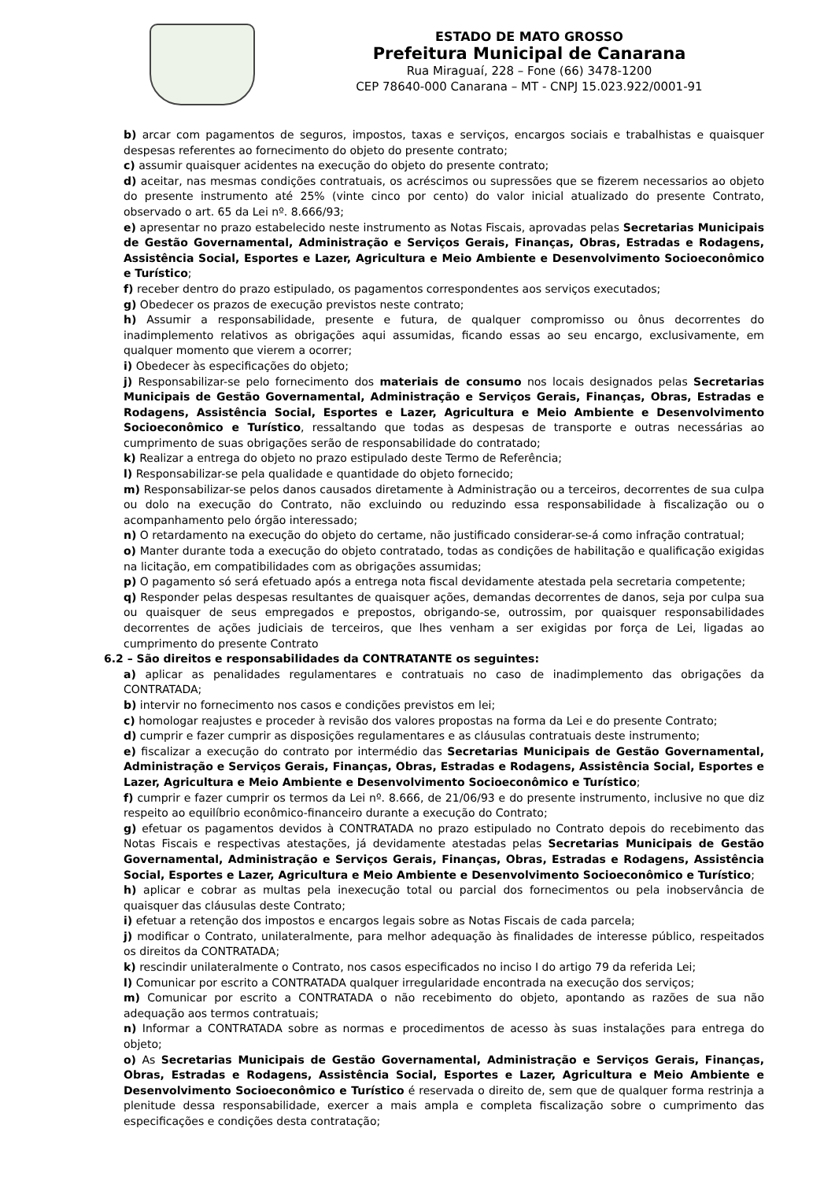ESTADO DE MATO GROSSO
Prefeitura Municipal de Canarana
Rua Miraguaí, 228 – Fone (66) 3478-1200
CEP 78640-000 Canarana – MT - CNPJ 15.023.922/0001-91
b) arcar com pagamentos de seguros, impostos, taxas e serviços, encargos sociais e trabalhistas e quaisquer despesas referentes ao fornecimento do objeto do presente contrato;
c) assumir quaisquer acidentes na execução do objeto do presente contrato;
d) aceitar, nas mesmas condições contratuais, os acréscimos ou supressões que se fizerem necessarios ao objeto do presente instrumento até 25% (vinte cinco por cento) do valor inicial atualizado do presente Contrato, observado o art. 65 da Lei nº. 8.666/93;
e) apresentar no prazo estabelecido neste instrumento as Notas Fiscais, aprovadas pelas Secretarias Municipais de Gestão Governamental, Administração e Serviços Gerais, Finanças, Obras, Estradas e Rodagens, Assistência Social, Esportes e Lazer, Agricultura e Meio Ambiente e Desenvolvimento Socioeconômico e Turístico;
f) receber dentro do prazo estipulado, os pagamentos correspondentes aos serviços executados;
g) Obedecer os prazos de execução previstos neste contrato;
h) Assumir a responsabilidade, presente e futura, de qualquer compromisso ou ônus decorrentes do inadimplemento relativos as obrigações aqui assumidas, ficando essas ao seu encargo, exclusivamente, em qualquer momento que vierem a ocorrer;
i) Obedecer às especificações do objeto;
j) Responsabilizar-se pelo fornecimento dos materiais de consumo nos locais designados pelas Secretarias Municipais de Gestão Governamental, Administração e Serviços Gerais, Finanças, Obras, Estradas e Rodagens, Assistência Social, Esportes e Lazer, Agricultura e Meio Ambiente e Desenvolvimento Socioeconômico e Turístico, ressaltando que todas as despesas de transporte e outras necessárias ao cumprimento de suas obrigações serão de responsabilidade do contratado;
k) Realizar a entrega do objeto no prazo estipulado deste Termo de Referência;
l) Responsabilizar-se pela qualidade e quantidade do objeto fornecido;
m) Responsabilizar-se pelos danos causados diretamente à Administração ou a terceiros, decorrentes de sua culpa ou dolo na execução do Contrato, não excluindo ou reduzindo essa responsabilidade à fiscalização ou o acompanhamento pelo órgão interessado;
n) O retardamento na execução do objeto do certame, não justificado considerar-se-á como infração contratual;
o) Manter durante toda a execução do objeto contratado, todas as condições de habilitação e qualificação exigidas na licitação, em compatibilidades com as obrigações assumidas;
p) O pagamento só será efetuado após a entrega nota fiscal devidamente atestada pela secretaria competente;
q) Responder pelas despesas resultantes de quaisquer ações, demandas decorrentes de danos, seja por culpa sua ou quaisquer de seus empregados e prepostos, obrigando-se, outrossim, por quaisquer responsabilidades decorrentes de ações judiciais de terceiros, que lhes venham a ser exigidas por força de Lei, ligadas ao cumprimento do presente Contrato
6.2 – São direitos e responsabilidades da CONTRATANTE os seguintes:
a) aplicar as penalidades regulamentares e contratuais no caso de inadimplemento das obrigações da CONTRATADA;
b) intervir no fornecimento nos casos e condições previstos em lei;
c) homologar reajustes e proceder à revisão dos valores propostas na forma da Lei e do presente Contrato;
d) cumprir e fazer cumprir as disposições regulamentares e as cláusulas contratuais deste instrumento;
e) fiscalizar a execução do contrato por intermédio das Secretarias Municipais de Gestão Governamental, Administração e Serviços Gerais, Finanças, Obras, Estradas e Rodagens, Assistência Social, Esportes e Lazer, Agricultura e Meio Ambiente e Desenvolvimento Socioeconômico e Turístico;
f) cumprir e fazer cumprir os termos da Lei nº. 8.666, de 21/06/93 e do presente instrumento, inclusive no que diz respeito ao equilíbrio econômico-financeiro durante a execução do Contrato;
g) efetuar os pagamentos devidos à CONTRATADA no prazo estipulado no Contrato depois do recebimento das Notas Fiscais e respectivas atestações, já devidamente atestadas pelas Secretarias Municipais de Gestão Governamental, Administração e Serviços Gerais, Finanças, Obras, Estradas e Rodagens, Assistência Social, Esportes e Lazer, Agricultura e Meio Ambiente e Desenvolvimento Socioeconômico e Turístico;
h) aplicar e cobrar as multas pela inexecução total ou parcial dos fornecimentos ou pela inobservância de quaisquer das cláusulas deste Contrato;
i) efetuar a retenção dos impostos e encargos legais sobre as Notas Fiscais de cada parcela;
j) modificar o Contrato, unilateralmente, para melhor adequação às finalidades de interesse público, respeitados os direitos da CONTRATADA;
k) rescindir unilateralmente o Contrato, nos casos especificados no inciso I do artigo 79 da referida Lei;
l) Comunicar por escrito a CONTRATADA qualquer irregularidade encontrada na execução dos serviços;
m) Comunicar por escrito a CONTRATADA o não recebimento do objeto, apontando as razões de sua não adequação aos termos contratuais;
n) Informar a CONTRATADA sobre as normas e procedimentos de acesso às suas instalações para entrega do objeto;
o) As Secretarias Municipais de Gestão Governamental, Administração e Serviços Gerais, Finanças, Obras, Estradas e Rodagens, Assistência Social, Esportes e Lazer, Agricultura e Meio Ambiente e Desenvolvimento Socioeconômico e Turístico é reservada o direito de, sem que de qualquer forma restrinja a plenitude dessa responsabilidade, exercer a mais ampla e completa fiscalização sobre o cumprimento das especificações e condições desta contratação;